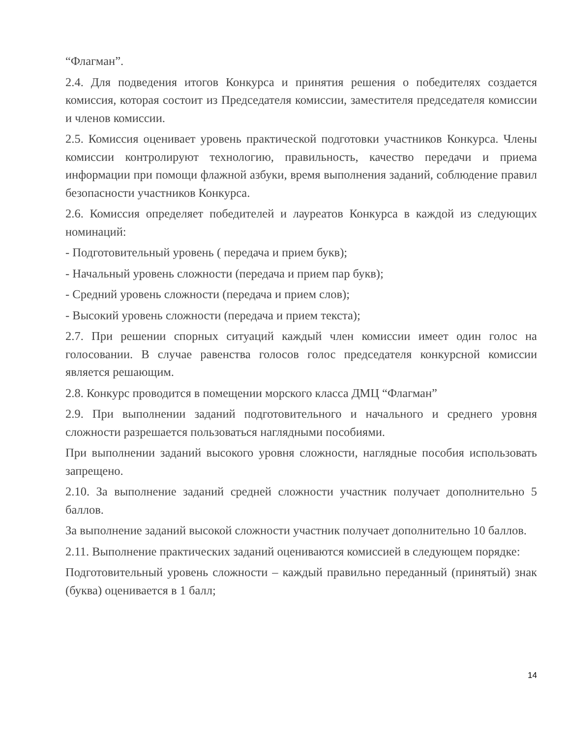“Флагман”.
2.4. Для подведения итогов Конкурса и принятия решения о победителях создается комиссия, которая состоит из Председателя комиссии, заместителя председателя комиссии и членов комиссии.
2.5. Комиссия оценивает уровень практической подготовки участников Конкурса. Члены комиссии контролируют технологию, правильность, качество передачи и приема информации при помощи флажной азбуки, время выполнения заданий, соблюдение правил безопасности участников Конкурса.
2.6. Комиссия определяет победителей и лауреатов Конкурса в каждой из следующих номинаций:
- Подготовительный уровень ( передача и прием букв);
- Начальный уровень сложности (передача и прием пар букв);
- Средний уровень сложности (передача и прием слов);
- Высокий уровень сложности (передача и прием текста);
2.7. При решении спорных ситуаций каждый член комиссии имеет один голос на голосовании. В случае равенства голосов голос председателя конкурсной комиссии является решающим.
2.8. Конкурс проводится в помещении морского класса ДМЦ “Флагман”
2.9. При выполнении заданий подготовительного и начального и среднего уровня сложности разрешается пользоваться наглядными пособиями.
При выполнении заданий высокого уровня сложности, наглядные пособия использовать запрещено.
2.10. За выполнение заданий средней сложности участник получает дополнительно 5 баллов.
За выполнение заданий высокой сложности участник получает дополнительно 10 баллов.
2.11. Выполнение практических заданий оцениваются комиссией в следующем порядке:
Подготовительный уровень сложности – каждый правильно переданный (принятый) знак (буква) оценивается в 1 балл;
14